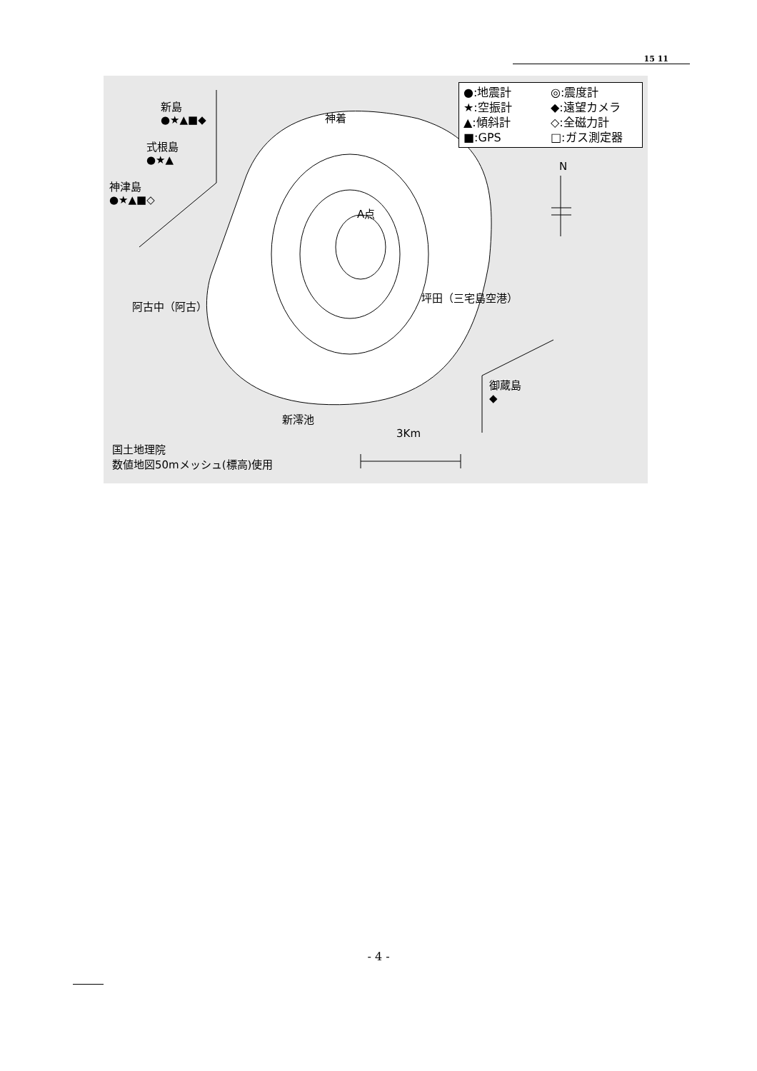15 11
●:地震計 ◎:震度計 ★:空振計 ◆:遠望カメラ ▲:傾斜計 ◇:全磁力計 ■:GPS □:ガス測定器
新島
●★▲■◆
式根島
●★▲
神津島
●★▲■◇
神着
A点
阿古中（阿古）
坪田（三宅島空港）
N
御蔵島
◆
新澪池
3Km
国土地理院
数値地図50mメッシュ(標高)使用
- 4 -